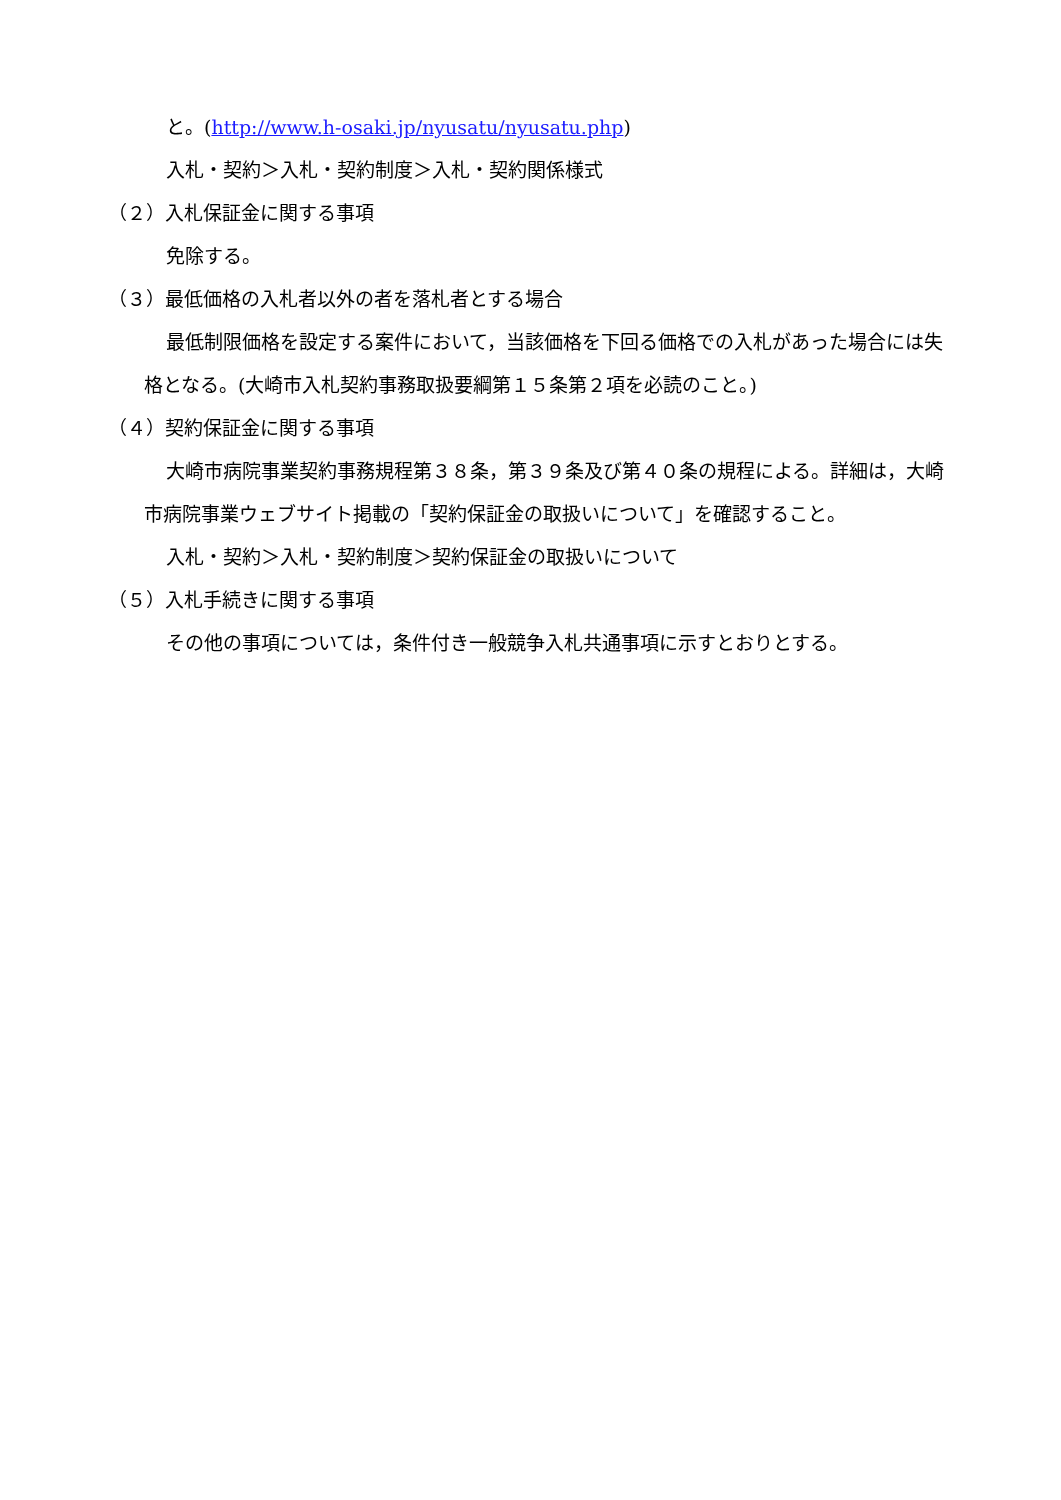と。(http://www.h-osaki.jp/nyusatu/nyusatu.php)
入札・契約＞入札・契約制度＞入札・契約関係様式
（２）入札保証金に関する事項
免除する。
（３）最低価格の入札者以外の者を落札者とする場合
最低制限価格を設定する案件において，当該価格を下回る価格での入札があった場合には失格となる。(大崎市入札契約事務取扱要綱第１５条第２項を必読のこと。)
（４）契約保証金に関する事項
大崎市病院事業契約事務規程第３８条，第３９条及び第４０条の規程による。詳細は，大崎市病院事業ウェブサイト掲載の「契約保証金の取扱いについて」を確認すること。
入札・契約＞入札・契約制度＞契約保証金の取扱いについて
（５）入札手続きに関する事項
その他の事項については，条件付き一般競争入札共通事項に示すとおりとする。